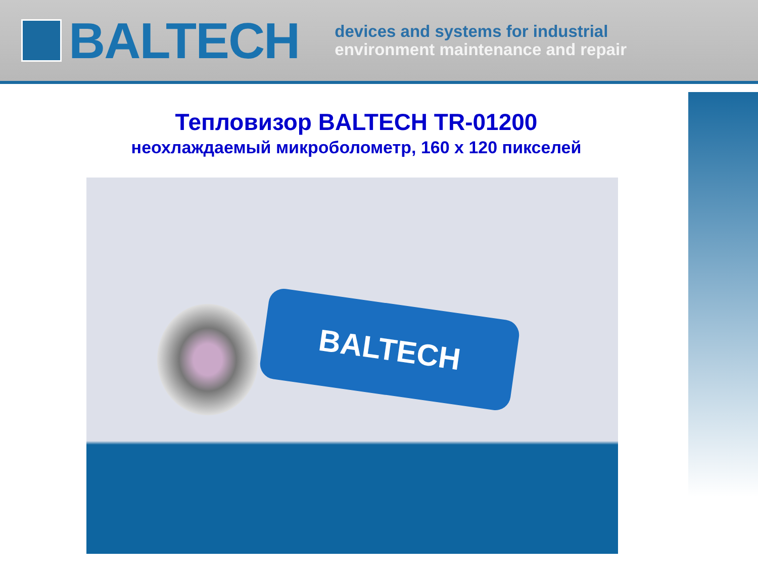BALTECH
devices and systems for industrial
environment maintenance and repair
Тепловизор BALTECH TR-01200
неохлаждаемый микроболометр, 160 х 120 пикселей
BALTECH